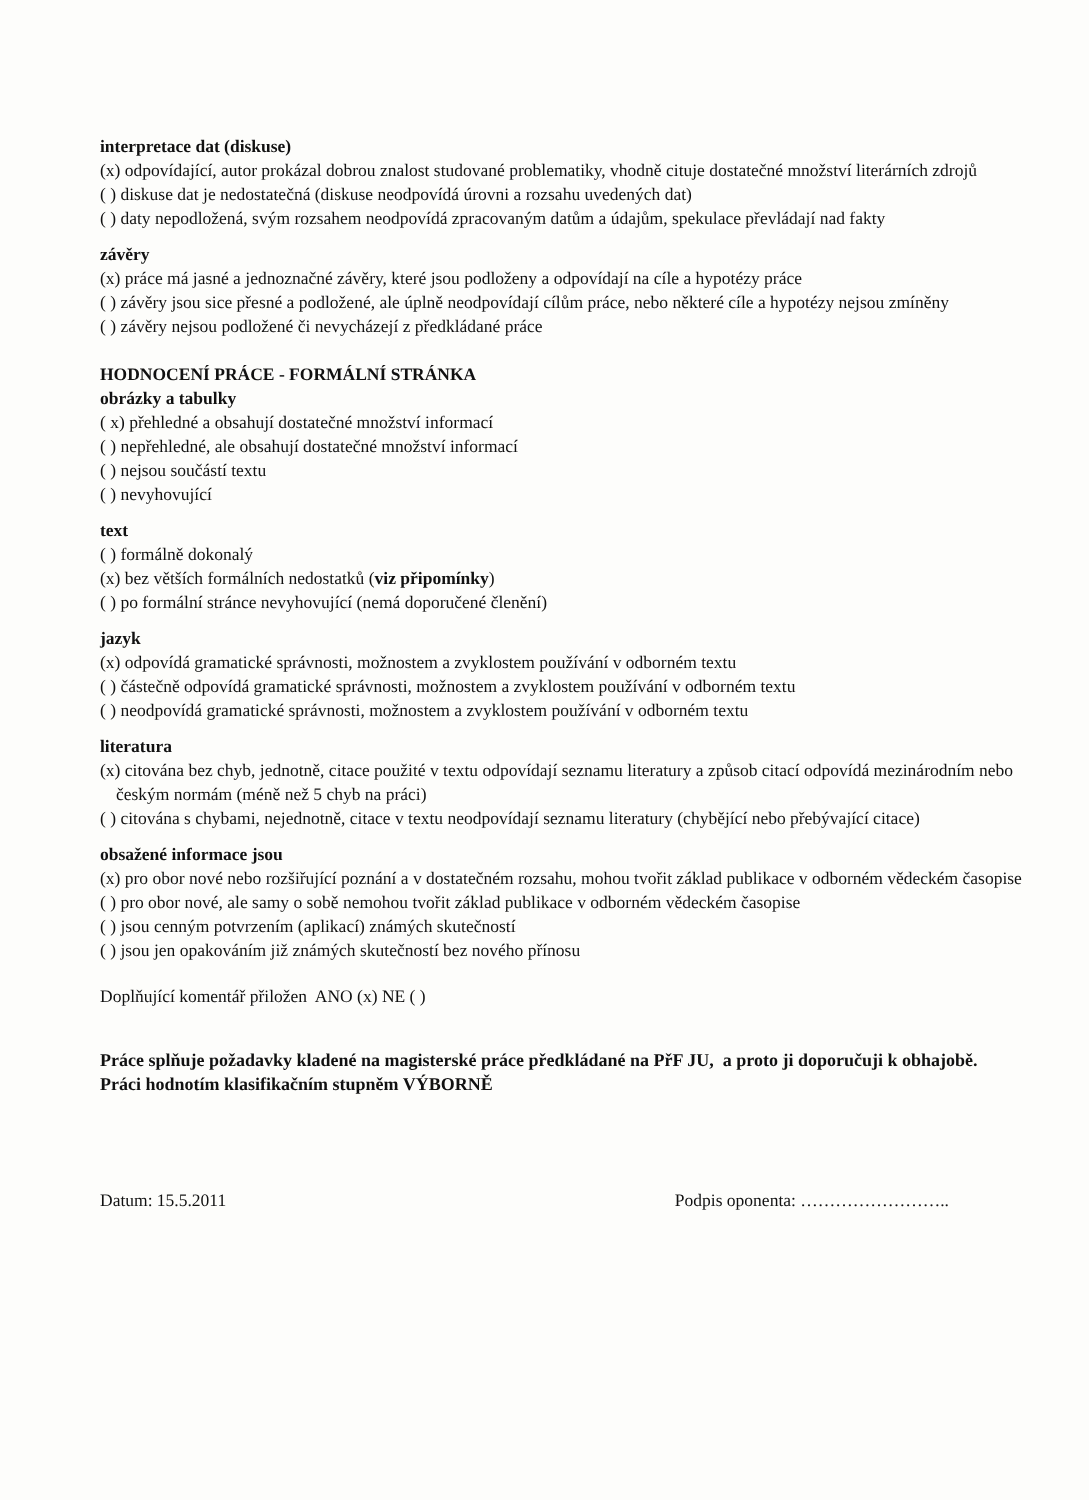interpretace dat (diskuse)
(x) odpovídající, autor prokázal dobrou znalost studované problematiky, vhodně cituje dostatečné množství literárních zdrojů
( ) diskuse dat je nedostatečná (diskuse neodpovídá úrovni a rozsahu uvedených dat)
( ) daty nepodložená, svým rozsahem neodpovídá zpracovaným datům a údajům, spekulace převládají nad fakty
závěry
(x) práce má jasné a jednoznačné závěry, které jsou podloženy a odpovídají na cíle a hypotézy práce
( ) závěry jsou sice přesné a podložené, ale úplně neodpovídají cílům práce, nebo některé cíle a hypotézy nejsou zmíněny
( ) závěry nejsou podložené či nevycházejí z předkládané práce
HODNOCENÍ PRÁCE - FORMÁLNÍ STRÁNKA
obrázky a tabulky
( x) přehledné a obsahují dostatečné množství informací
( ) nepřehledné, ale obsahují dostatečné množství informací
( ) nejsou součástí textu
( ) nevyhovující
text
( ) formálně dokonalý
(x) bez větších formálních nedostatků (viz připomínky)
( ) po formální stránce nevyhovující (nemá doporučené členění)
jazyk
(x) odpovídá gramatické správnosti, možnostem a zvyklostem používání v odborném textu
( ) částečně odpovídá gramatické správnosti, možnostem a zvyklostem používání v odborném textu
( ) neodpovídá gramatické správnosti, možnostem a zvyklostem používání v odborném textu
literatura
(x) citována bez chyb, jednotně, citace použité v textu odpovídají seznamu literatury a způsob citací odpovídá mezinárodním nebo českým normám (méně než 5 chyb na práci)
( ) citována s chybami, nejednotně, citace v textu neodpovídají seznamu literatury (chybějící nebo přebývající citace)
obsažené informace jsou
(x) pro obor nové nebo rozšiřující poznání a v dostatečném rozsahu, mohou tvořit základ publikace v odborném vědeckém časopise
( ) pro obor nové, ale samy o sobě nemohou tvořit základ publikace v odborném vědeckém časopise
( ) jsou cenným potvrzením (aplikací) známých skutečností
( ) jsou jen opakováním již známých skutečností bez nového přínosu
Doplňující komentář přiložen ANO (x) NE ( )
Práce splňuje požadavky kladené na magisterské práce předkládané na PřF JU, a proto ji doporučuji k obhajobě.
Práci hodnotím klasifikačním stupněm VÝBORNĚ
Datum: 15.5.2011 Podpis oponenta: ……………………..